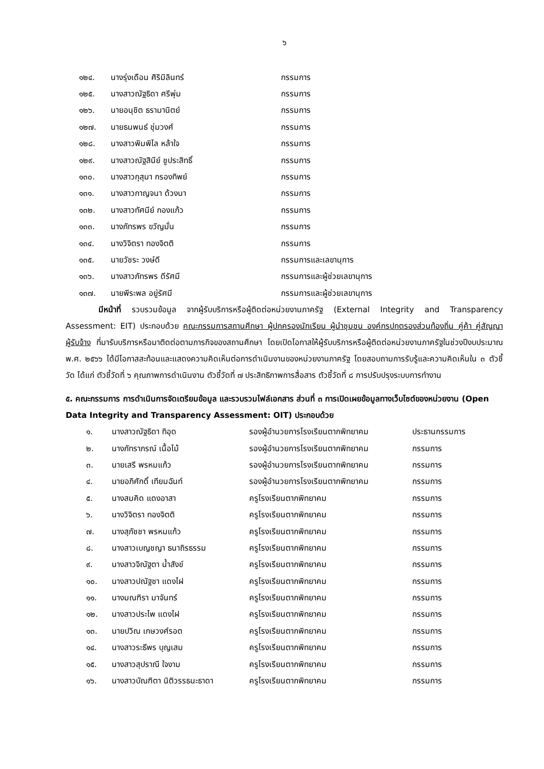๖
| ๑๒๔. | นางรุ่งเดือน ศิริมิลินทร์ | กรรมการ |
| ๑๒๕. | นางสาวณัฐธิดา ศรีพุ่ม | กรรมการ |
| ๑๒๖. | นายอนุชิต ธรามานิตย์ | กรรมการ |
| ๑๒๗. | นายธนพนธ์ ชุ่มวงศ์ | กรรมการ |
| ๑๒๘. | นางสาวพิมพิไล หล้าใจ | กรรมการ |
| ๑๒๙. | นางสาวณัฐสินีย์ ชูประสิทธิ์ | กรรมการ |
| ๑๓๐. | นางสาวกุสุมา กรองทิพย์ | กรรมการ |
| ๑๓๑. | นางสาวกาญจนา ด้วงนา | กรรมการ |
| ๑๓๒. | นางสาวทัศนีย์ กองแก้ว | กรรมการ |
| ๑๓๓. | นางภัทรพร ขวัญมั่น | กรรมการ |
| ๑๓๔. | นางวิจิตรา ทองจิตติ | กรรมการ |
| ๑๓๕. | นายวัชระ วงษ์ดี | กรรมการและเลขานุการ |
| ๑๓๖. | นางสาวภัทรพร ดีรัศมี | กรรมการและผู้ช่วยเลขานุการ |
| ๑๓๗. | นายพีระพล อยู่รัศมี | กรรมการและผู้ช่วยเลขานุการ |
มีหน้าที่ รวบรวมข้อมูล จากผู้รับบริการหรือผู้ติดต่อหน่วยงานภาครัฐ (External Integrity and Transparency Assessment: EIT) ประกอบด้วย คณะกรรมการสถานศึกษา ผู้ปกครองนักเรียน ผู้นำชุมชน องค์กรปกตรองส่วนท้องถิ่น คู่ค้า คู่สัญญา ผู้รับจ้าง ที่มารับบริการหรือมาติดต่อตามภารกิจของสถานศึกษา โดยเปิดโอกาสให้ผู้รับบริการหรือผู้ติดต่อหน่วยงานภาครัฐในช่วงปีงบประมาณ พ.ศ. ๒๕๖๖ ได้มีโอกาสสะท้อนและแสดงความคิดเห็นต่อการดำเนินงานของหน่วยงานภาครัฐ โดยสอบถามการรับรู้และความคิดเห็นใน ๓ ตัวชี้วัด ได้แก่ ตัวชี้วัดที่ ๖ คุณภาพการดำเนินงาน ตัวชี้วัดที่ ๗ ประสิทธิภาพการสื่อสาร ตัวชี้วัดที่ ๘ การปรับปรุงระบบการทำงาน
๕. คณะกรรมการ การดำเนินการจัดเตรียมข้อมูล และรวบรวมไฟล์เอกสาร ส่วนที่ ๓ การเปิดเผยข้อมูลทางเว็บไซต์ของหน่วยงาน (Open Data Integrity and Transparency Assessment: OIT) ประกอบด้วย
| ๑. | นางสาวณัฐธิดา ทิอุด | รองผู้อำนวยการโรงเรียนตากพิทยาคม | ประธานกรรมการ |
| ๒. | นางภัทราภรณ์ เนื้อไม้ | รองผู้อำนวยการโรงเรียนตากพิทยาคม | กรรมการ |
| ๓. | นายเสรี พรหมแก้ว | รองผู้อำนวยการโรงเรียนตากพิทยาคม | กรรมการ |
| ๔. | นายอภิศักดิ์ เทียมฉันท์ | รองผู้อำนวยการโรงเรียนตากพิทยาคม | กรรมการ |
| ๕. | นางสมคิด แดงอาสา | ครูโรงเรียนตากพิทยาคม | กรรมการ |
| ๖. | นางวิจิตรา ทองจิตติ | ครูโรงเรียนตากพิทยาคม | กรรมการ |
| ๗. | นางสุภัชชา พรหมแก้ว | ครูโรงเรียนตากพิทยาคม | กรรมการ |
| ๘. | นางสาวเบญชญา ธนาถิรธรรม | ครูโรงเรียนตากพิทยาคม | กรรมการ |
| ๙. | นางสาวจิณัฐตา น้ำสังข์ | ครูโรงเรียนตากพิทยาคม | กรรมการ |
| ๑๐. | นางสาวปณัฐชา แดงไฝ | ครูโรงเรียนตากพิทยาคม | กรรมการ |
| ๑๑. | นางมณฑิรา มาจันทร์ | ครูโรงเรียนตากพิทยาคม | กรรมการ |
| ๑๒. | นางสาวประไพ แดงไฝ | ครูโรงเรียนตากพิทยาคม | กรรมการ |
| ๑๓. | นายปวิณ เกษวงศ์รอต | ครูโรงเรียนตากพิทยาคม | กรรมการ |
| ๑๔. | นางสาวระธีพร บุญเสม | ครูโรงเรียนตากพิทยาคม | กรรมการ |
| ๑๕. | นางสาวสุปราณี ใจงาม | ครูโรงเรียนตากพิทยาคม | กรรมการ |
| ๑๖. | นางสาวบัณฑิตา นิติวรรธนะธาดา | ครูโรงเรียนตากพิทยาคม | กรรมการ |